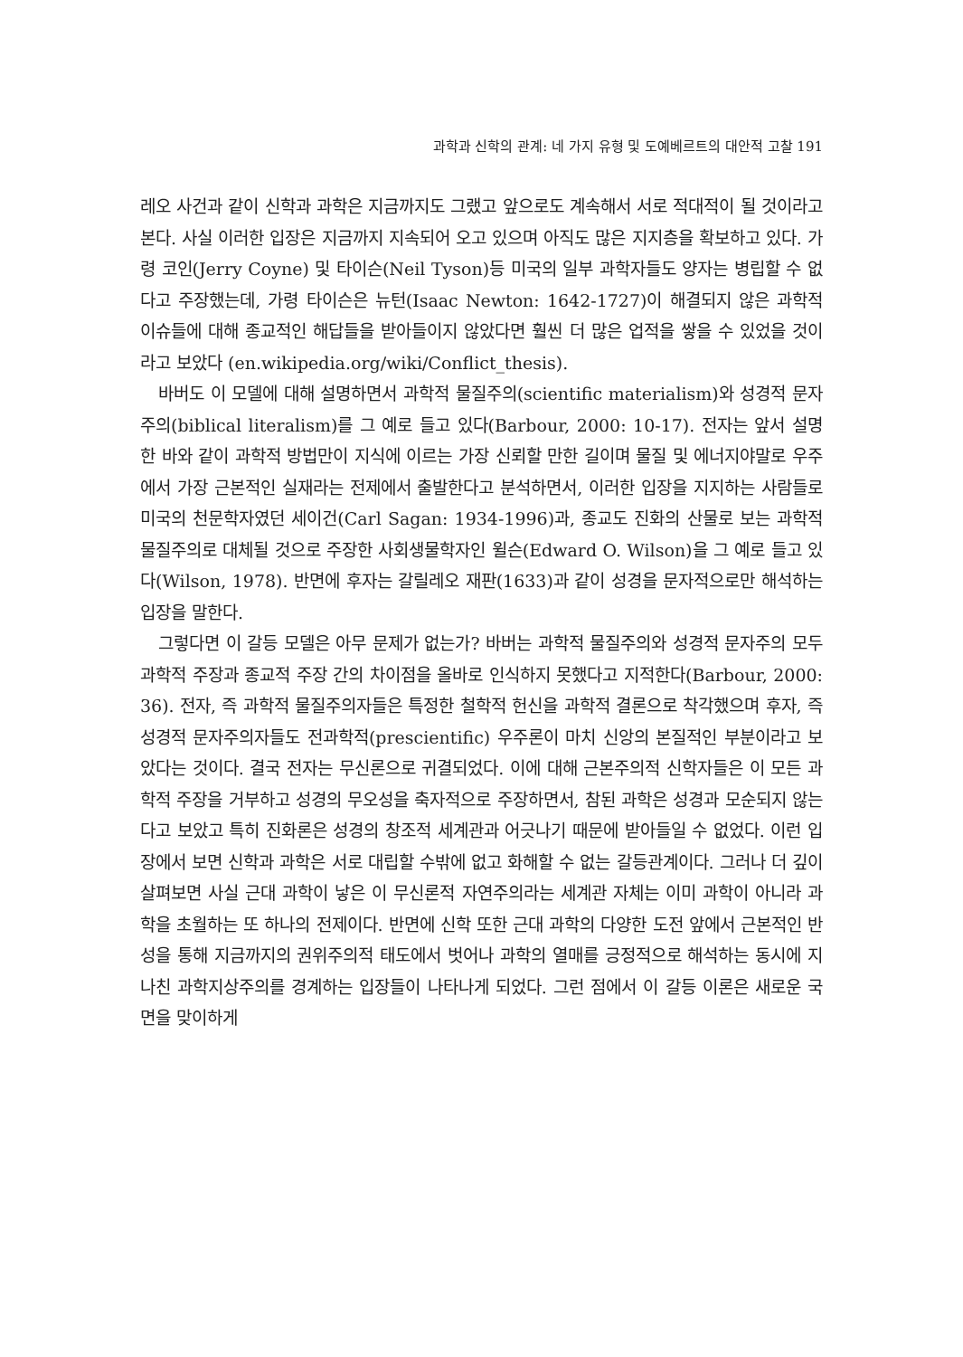과학과 신학의 관계: 네 가지 유형 및 도예베르트의 대안적 고찰 191
레오 사건과 같이 신학과 과학은 지금까지도 그랬고 앞으로도 계속해서 서로 적대적이 될 것이라고 본다. 사실 이러한 입장은 지금까지 지속되어 오고 있으며 아직도 많은 지지층을 확보하고 있다. 가령 코인(Jerry Coyne) 및 타이슨(Neil Tyson)등 미국의 일부 과학자들도 양자는 병립할 수 없다고 주장했는데, 가령 타이슨은 뉴턴(Isaac Newton: 1642-1727)이 해결되지 않은 과학적 이슈들에 대해 종교적인 해답들을 받아들이지 않았다면 훨씬 더 많은 업적을 쌓을 수 있었을 것이라고 보았다 (en.wikipedia.org/wiki/Conflict_thesis).
바버도 이 모델에 대해 설명하면서 과학적 물질주의(scientific materialism)와 성경적 문자주의(biblical literalism)를 그 예로 들고 있다(Barbour, 2000: 10-17). 전자는 앞서 설명한 바와 같이 과학적 방법만이 지식에 이르는 가장 신뢰할 만한 길이며 물질 및 에너지야말로 우주에서 가장 근본적인 실재라는 전제에서 출발한다고 분석하면서, 이러한 입장을 지지하는 사람들로 미국의 천문학자였던 세이건(Carl Sagan: 1934-1996)과, 종교도 진화의 산물로 보는 과학적 물질주의로 대체될 것으로 주장한 사회생물학자인 윌슨(Edward O. Wilson)을 그 예로 들고 있다(Wilson, 1978). 반면에 후자는 갈릴레오 재판(1633)과 같이 성경을 문자적으로만 해석하는 입장을 말한다.
그렇다면 이 갈등 모델은 아무 문제가 없는가? 바버는 과학적 물질주의와 성경적 문자주의 모두 과학적 주장과 종교적 주장 간의 차이점을 올바로 인식하지 못했다고 지적한다(Barbour, 2000: 36). 전자, 즉 과학적 물질주의자들은 특정한 철학적 헌신을 과학적 결론으로 착각했으며 후자, 즉 성경적 문자주의자들도 전과학적(prescientific) 우주론이 마치 신앙의 본질적인 부분이라고 보았다는 것이다. 결국 전자는 무신론으로 귀결되었다. 이에 대해 근본주의적 신학자들은 이 모든 과학적 주장을 거부하고 성경의 무오성을 축자적으로 주장하면서, 참된 과학은 성경과 모순되지 않는다고 보았고 특히 진화론은 성경의 창조적 세계관과 어긋나기 때문에 받아들일 수 없었다. 이런 입장에서 보면 신학과 과학은 서로 대립할 수밖에 없고 화해할 수 없는 갈등관계이다. 그러나 더 깊이 살펴보면 사실 근대 과학이 낳은 이 무신론적 자연주의라는 세계관 자체는 이미 과학이 아니라 과학을 초월하는 또 하나의 전제이다. 반면에 신학 또한 근대 과학의 다양한 도전 앞에서 근본적인 반성을 통해 지금까지의 권위주의적 태도에서 벗어나 과학의 열매를 긍정적으로 해석하는 동시에 지나친 과학지상주의를 경계하는 입장들이 나타나게 되었다. 그런 점에서 이 갈등 이론은 새로운 국면을 맞이하게